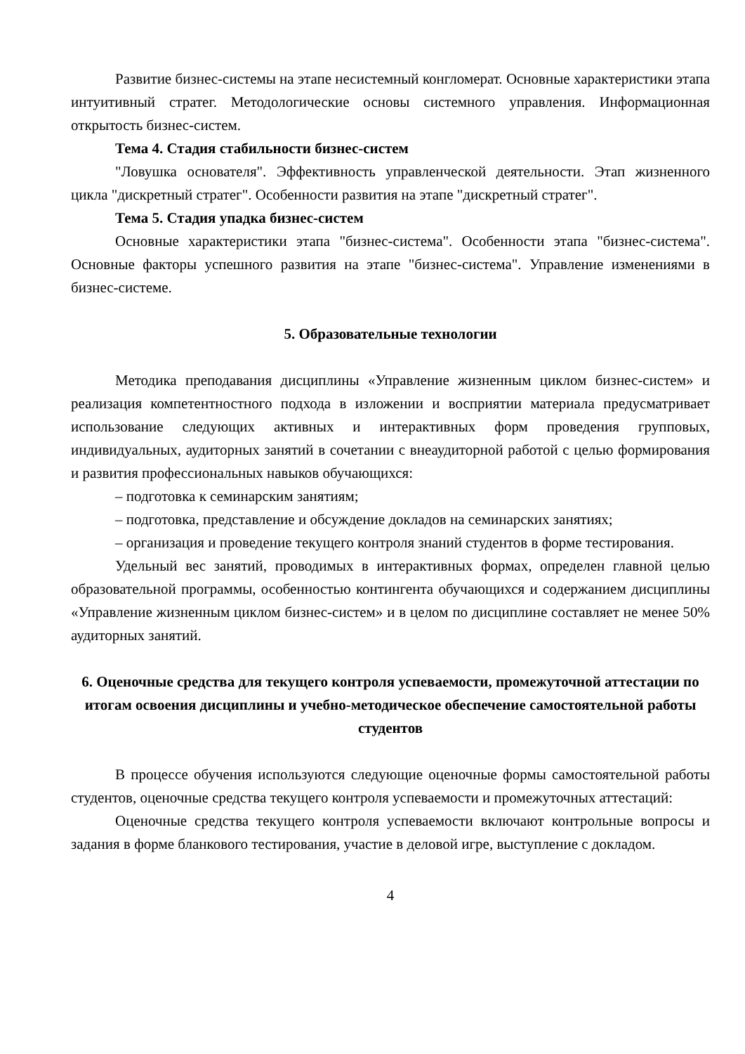Развитие бизнес-системы на этапе несистемный конгломерат. Основные характеристики этапа интуитивный стратег. Методологические основы системного управления. Информационная открытость бизнес-систем.
Тема 4. Стадия стабильности бизнес-систем
"Ловушка основателя". Эффективность управленческой деятельности. Этап жизненного цикла "дискретный стратег". Особенности развития на этапе "дискретный стратег".
Тема 5. Стадия упадка бизнес-систем
Основные характеристики этапа "бизнес-система". Особенности этапа "бизнес-система". Основные факторы успешного развития на этапе "бизнес-система". Управление изменениями в бизнес-системе.
5. Образовательные технологии
Методика преподавания дисциплины «Управление жизненным циклом бизнес-систем» и реализация компетентностного подхода в изложении и восприятии материала предусматривает использование следующих активных и интерактивных форм проведения групповых, индивидуальных, аудиторных занятий в сочетании с внеаудиторной работой с целью формирования и развития профессиональных навыков обучающихся:
– подготовка к семинарским занятиям;
– подготовка, представление и обсуждение докладов на семинарских занятиях;
– организация и проведение текущего контроля знаний студентов в форме тестирования.
Удельный вес занятий, проводимых в интерактивных формах, определен главной целью образовательной программы, особенностью контингента обучающихся и содержанием дисциплины «Управление жизненным циклом бизнес-систем» и в целом по дисциплине составляет не менее 50% аудиторных занятий.
6. Оценочные средства для текущего контроля успеваемости, промежуточной аттестации по итогам освоения дисциплины и учебно-методическое обеспечение самостоятельной работы студентов
В процессе обучения используются следующие оценочные формы самостоятельной работы студентов, оценочные средства текущего контроля успеваемости и промежуточных аттестаций:
Оценочные средства текущего контроля успеваемости включают контрольные вопросы и задания в форме бланкового тестирования, участие в деловой игре, выступление с докладом.
4